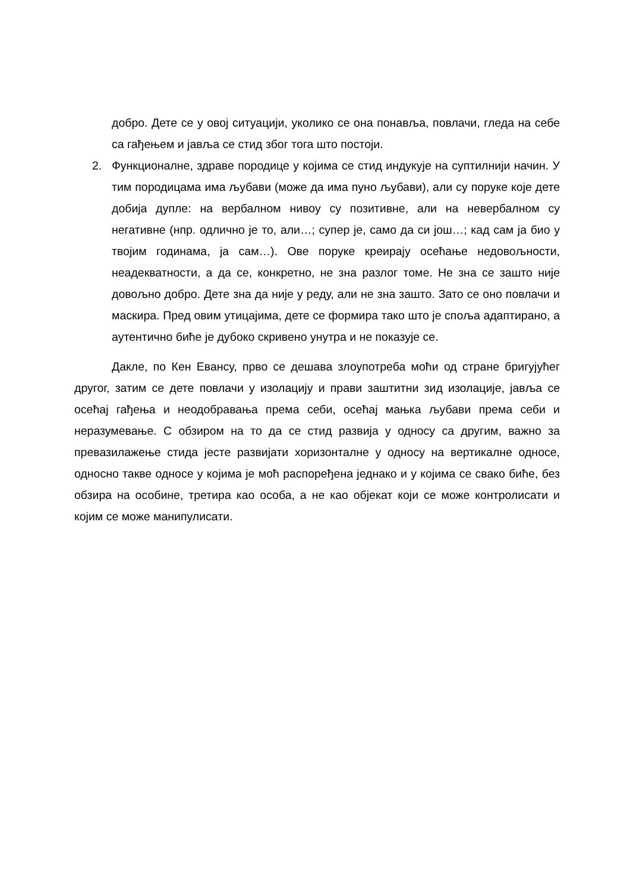добро. Дете се у овој ситуацији, уколико се она понавља, повлачи, гледа на себе са гађењем и јавља се стид због тога што постоји.
2. Функционалне, здраве породице у којима се стид индукује на суптилнији начин. У тим породицама има љубави (може да има пуно љубави), али су поруке које дете добија дупле: на вербалном нивоу су позитивне, али на невербалном су негативне (нпр. одлично је то, али…; супер је, само да си још…; кад сам ја био у твојим годинама, ја сам…). Ове поруке креирају осећање недовољности, неадекватности, а да се, конкретно, не зна разлог томе. Не зна се зашто није довољно добро. Дете зна да није у реду, али не зна зашто. Зато се оно повлачи и маскира. Пред овим утицајима, дете се формира тако што је споља адаптирано, а аутентично биће је дубоко скривено унутра и не показује се.
Дакле, по Кен Евансу, прво се дешава злоупотреба моћи од стране бригујућег другог, затим се дете повлачи у изолацију и прави заштитни зид изолације, јавља се осећај гађења и неодобравања према себи, осећај мањка љубави према себи и неразумевање. С обзиром на то да се стид развија у односу са другим, важно за превазилажење стида јесте развијати хоризонталне у односу на вертикалне односе, односно такве односе у којима је моћ распоређена једнако и у којима се свако биће, без обзира на особине, третира као особа, а не као објекат који се може контролисати и којим се може манипулисати.